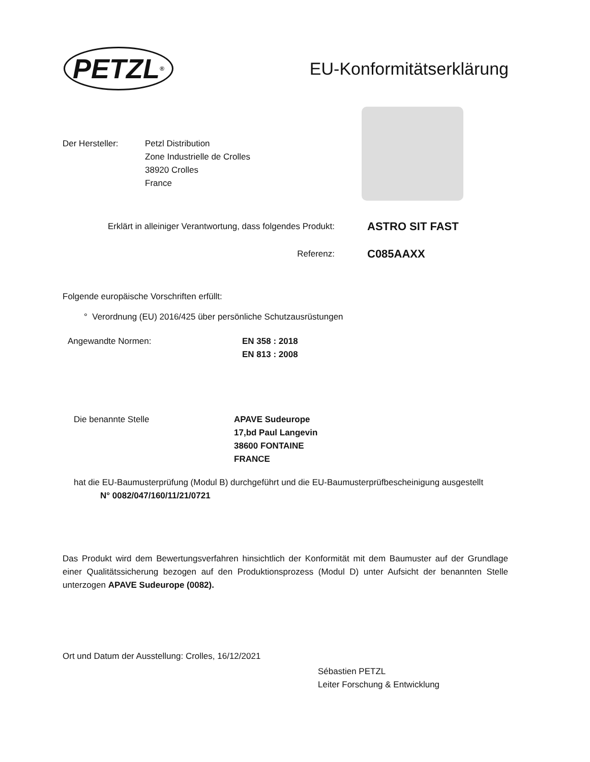PETZL<sup>®</sup>
EU-Konformitätserklärung
Der Hersteller: Petzl Distribution
Zone Industrielle de Crolles
38920 Crolles
France
Erklärt in alleiniger Verantwortung, dass folgendes Produkt:
ASTRO SIT FAST
Referenz:
C085AAXX
Folgende europäische Vorschriften erfüllt:
° Verordnung (EU) 2016/425 über persönliche Schutzausrüstungen
Angewandte Normen: EN 358 : 2018
EN 813 : 2008
Die benannte Stelle APAVE Sudeurope
17,bd Paul Langevin
38600 FONTAINE
FRANCE
hat die EU-Baumusterprüfung (Modul B) durchgeführt und die EU-Baumusterprüfbescheinigung ausgestellt
N° 0082/047/160/11/21/0721
Das Produkt wird dem Bewertungsverfahren hinsichtlich der Konformität mit dem Baumuster auf der Grundlage einer Qualitätssicherung bezogen auf den Produktionsprozess (Modul D) unter Aufsicht der benannten Stelle unterzogen APAVE Sudeurope (0082).
Ort und Datum der Ausstellung: Crolles, 16/12/2021
Sébastien PETZL
Leiter Forschung & Entwicklung